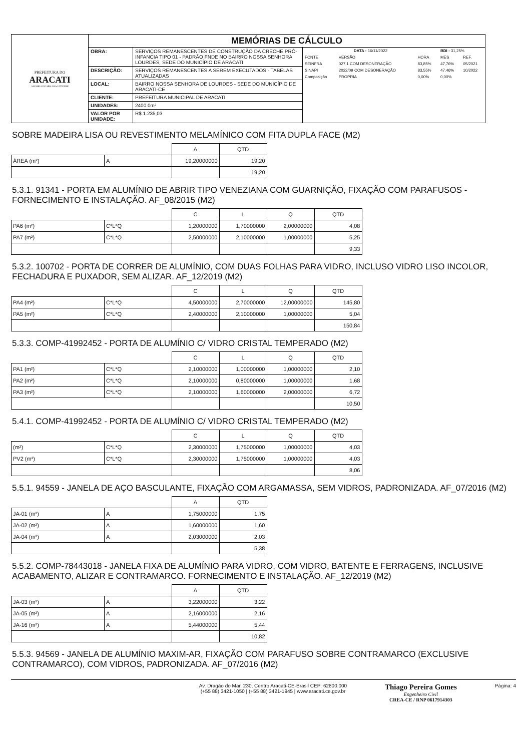| PREFEITURA DO ARACATI ALEGRIA DE SER ARACATIENSE | MEMÓRIAS DE CÁLCULO | | |
| | OBRA: | SERVIÇOS REMANESCENTES DE CONSTRUÇÃO DA CRECHE PRÓ-INFANCIA TIPO 01 - PADRÃO FNDE NO BAIRRO NOSSA SENHORA LOURDES, SEDE DO MUNICÍPIO DE ARACATI | / DATA : 16/11/2022 / / / BDI : 31,25% / / / FONTE / VERSÃO / HORA / MES / REF. / / SEINFRA / 027.1 COM DESONERAÇÃO / 83,85% / 47,76% / 05/2021 / / SINAPI / 2022/09 COM DESONERAÇÃO / 83,55% / 47,46% / 10/2022 / / Composição / PROPRIA / 0,00% / 0,00% / / |
| | DESCRIÇÃO: | SERVIÇOS REMANESCENTES A SEREM EXECUTADOS - TABELAS ATUALIZADAS | |
| | LOCAL: | BAIRRO NOSSA SENHORA DE LOURDES - SEDE DO MUNICÍPIO DE ARACATI-CE | |
| | CLIENTE: | PREFEITURA MUNICIPAL DE ARACATI | |
| | UNIDADES: | 2400.0m² | |
| | VALOR POR UNIDADE: | R$ 1.235,03 | |
SOBRE MADEIRA LISA OU REVESTIMENTO MELAMÍNICO COM FITA DUPLA FACE (M2)
| | | A | QTD |
| ÁREA (m²) | A | 19,20000000 | 19,20 |
| | | | 19,20 |
5.3.1. 91341 - PORTA EM ALUMÍNIO DE ABRIR TIPO VENEZIANA COM GUARNIÇÃO, FIXAÇÃO COM PARAFUSOS - FORNECIMENTO E INSTALAÇÃO. AF_08/2015 (M2)
| | | C | L | Q | QTD |
| PA6 (m²) | C*L*Q | 1,20000000 | 1,70000000 | 2,00000000 | 4,08 |
| PA7 (m²) | C*L*Q | 2,50000000 | 2,10000000 | 1,00000000 | 5,25 |
| | | | | | 9,33 |
5.3.2. 100702 - PORTA DE CORRER DE ALUMÍNIO, COM DUAS FOLHAS PARA VIDRO, INCLUSO VIDRO LISO INCOLOR, FECHADURA E PUXADOR, SEM ALIZAR. AF_12/2019 (M2)
| | | C | L | Q | QTD |
| PA4 (m²) | C*L*Q | 4,50000000 | 2,70000000 | 12,00000000 | 145,80 |
| PA5 (m²) | C*L*Q | 2,40000000 | 2,10000000 | 1,00000000 | 5,04 |
| | | | | | 150,84 |
5.3.3. COMP-41992452 - PORTA DE ALUMÍNIO C/ VIDRO CRISTAL TEMPERADO (M2)
| | | C | L | Q | QTD |
| PA1 (m²) | C*L*Q | 2,10000000 | 1,00000000 | 1,00000000 | 2,10 |
| PA2 (m²) | C*L*Q | 2,10000000 | 0,80000000 | 1,00000000 | 1,68 |
| PA3 (m²) | C*L*Q | 2,10000000 | 1,60000000 | 2,00000000 | 6,72 |
| | | | | | 10,50 |
5.4.1. COMP-41992452 - PORTA DE ALUMÍNIO C/ VIDRO CRISTAL TEMPERADO (M2)
| | | C | L | Q | QTD |
| (m²) | C*L*Q | 2,30000000 | 1,75000000 | 1,00000000 | 4,03 |
| PV2 (m²) | C*L*Q | 2,30000000 | 1,75000000 | 1,00000000 | 4,03 |
| | | | | | 8,06 |
5.5.1. 94559 - JANELA DE AÇO BASCULANTE, FIXAÇÃO COM ARGAMASSA, SEM VIDROS, PADRONIZADA. AF_07/2016 (M2)
| | | A | QTD |
| JA-01 (m²) | A | 1,75000000 | 1,75 |
| JA-02 (m²) | A | 1,60000000 | 1,60 |
| JA-04 (m²) | A | 2,03000000 | 2,03 |
| | | | 5,38 |
5.5.2. COMP-78443018 - JANELA FIXA DE ALUMÍNIO PARA VIDRO, COM VIDRO, BATENTE E FERRAGENS, INCLUSIVE ACABAMENTO, ALIZAR E CONTRAMARCO. FORNECIMENTO E INSTALAÇÃO. AF_12/2019 (M2)
| | | A | QTD |
| JA-03 (m²) | A | 3,22000000 | 3,22 |
| JA-05 (m²) | A | 2,16000000 | 2,16 |
| JA-16 (m²) | A | 5,44000000 | 5,44 |
| | | | 10,82 |
5.5.3. 94569 - JANELA DE ALUMÍNIO MAXIM-AR, FIXAÇÃO COM PARAFUSO SOBRE CONTRAMARCO (EXCLUSIVE CONTRAMARCO), COM VIDROS, PADRONIZADA. AF_07/2016 (M2)
Av. Dragão do Mar, 230, Centro Aracati-CE-Brasil CEP: 62800.000
(+55 88) 3421-1050 | (+55 88) 3421-1945 | www.aracati.ce.gov.br
Thiago Pereira Gomes
Engenheiro Civil
CREA-CE / RNP 0617914303
Página: 4